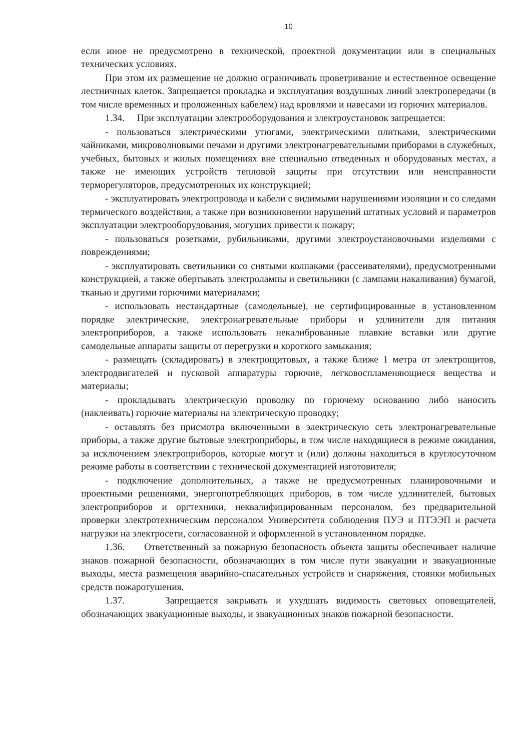10
если иное не предусмотрено в технической, проектной документации или в специальных технических условиях.
При этом их размещение не должно ограничивать проветривание и естественное освещение лестничных клеток. Запрещается прокладка и эксплуатация воздушных линий электропередачи (в том числе временных и проложенных кабелем) над кровлями и навесами из горючих материалов.
1.34. При эксплуатации электрооборудования и электроустановок запрещается:
- пользоваться электрическими утюгами, электрическими плитками, электрическими чайниками, микроволновыми печами и другими электронагревательными приборами в служебных, учебных, бытовых и жилых помещениях вне специально отведенных и оборудованых местах, а также не имеющих устройств тепловой защиты при отсутствии или неисправности терморегуляторов, предусмотренных их конструкцией;
- эксплуатировать электропровода и кабели с видимыми нарушениями изоляции и со следами термического воздействия, а также при возникновении нарушений штатных условий и параметров эксплуатации электрооборудования, могущих привести к пожару;
- пользоваться розетками, рубильниками, другими электроустановочными изделиями с повреждениями;
- эксплуатировать светильники со снятыми колпаками (рассеивателями), предусмотренными конструкцией, а также обертывать электролампы и светильники (с лампами накаливания) бумагой, тканью и другими горючими материалами;
- использовать нестандартные (самодельные), не сертифицированные в установленном порядке электрические, электронагревательные приборы и удлинители для питания электроприборов, а также использовать некалиброванные плавкие вставки или другие самодельные аппараты защиты от перегрузки и короткого замыкания;
- размещать (складировать) в электрощитовых, а также ближе 1 метра от электрощитов, электродвигателей и пусковой аппаратуры горючие, легковоспламеняющиеся вещества и материалы;
- прокладывать электрическую проводку по горючему основанию либо наносить (наклеивать) горючие материалы на электрическую проводку;
- оставлять без присмотра включенными в электрическую сеть электронагревательные приборы, а также другие бытовые электроприборы, в том числе находящиеся в режиме ожидания, за исключением электроприборов, которые могут и (или) должны находиться в круглосуточном режиме работы в соответствии с технической документацией изготовителя;
- подключение дополнительных, а также не предусмотренных планировочными и проектными решениями, энергопотребляющих приборов, в том числе удлинителей, бытовых электроприборов и оргтехники, неквалифицированным персоналом, без предварительной проверки электротехническим персоналом Университета соблюдения ПУЭ и ПТЭЭП и расчета нагрузки на электросети, согласованной и оформленной в установленном порядке.
1.36. Ответственный за пожарную безопасность объекта защиты обеспечивает наличие знаков пожарной безопасности, обозначающих в том числе пути эвакуации и эвакуационные выходы, места размещения аварийно-спасательных устройств и снаряжения, стоянки мобильных средств пожаротушения.
1.37. Запрещается закрывать и ухудшать видимость световых оповещателей, обозначающих эвакуационные выходы, и эвакуационных знаков пожарной безопасности.